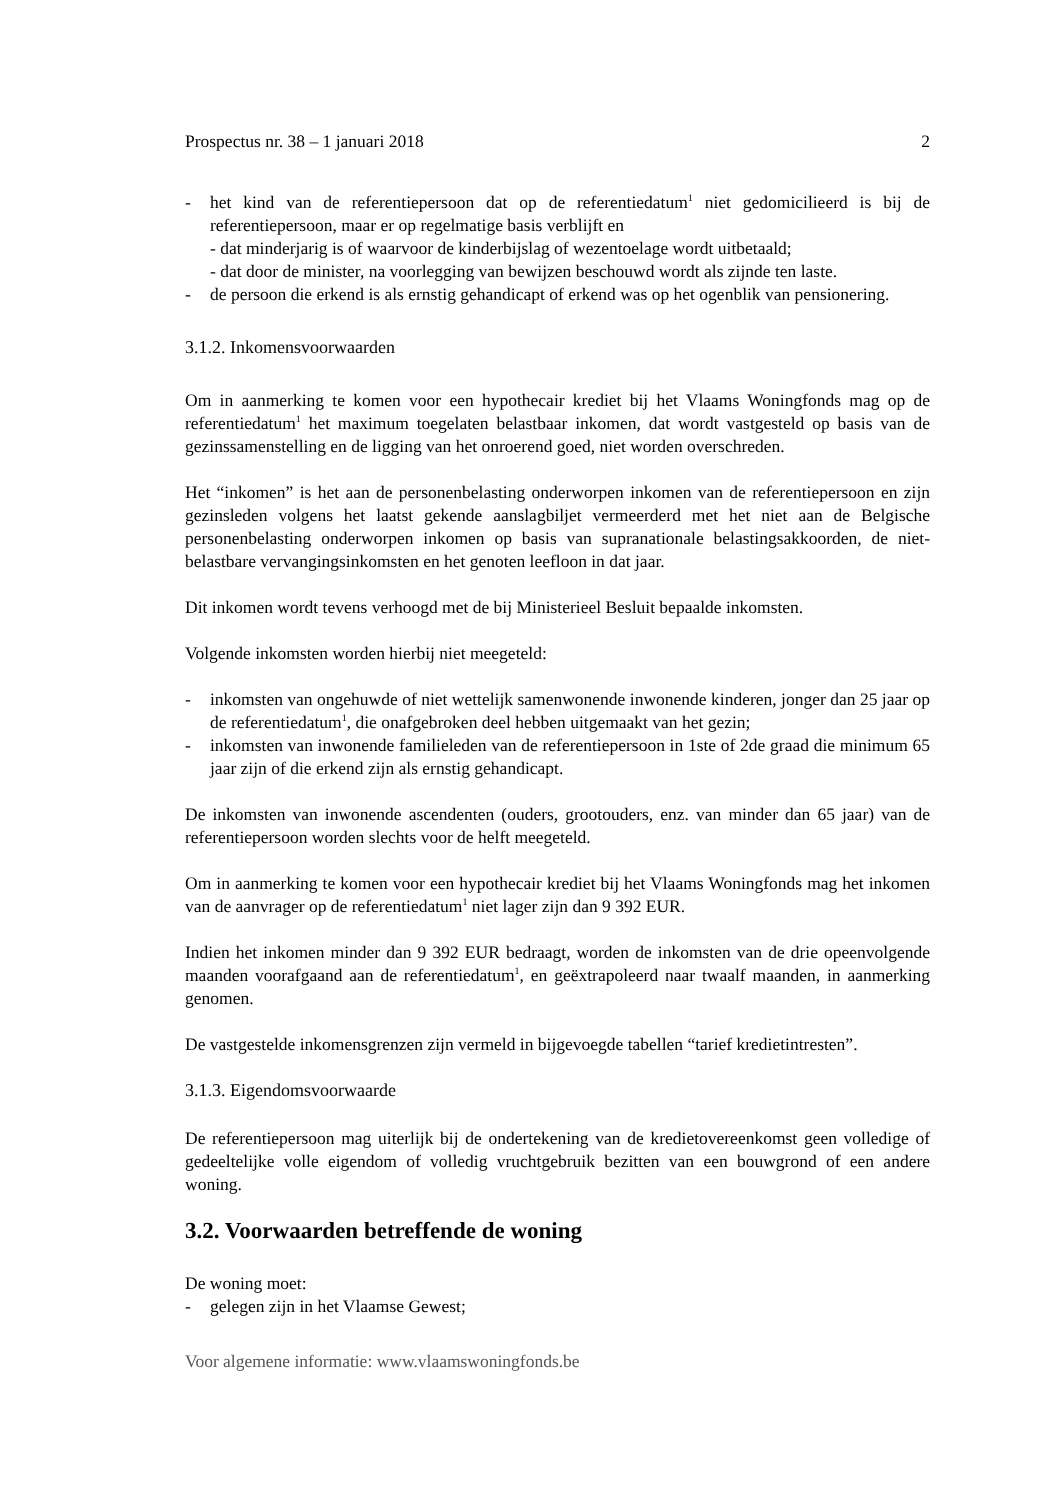Prospectus nr. 38 – 1 januari 2018 2
- het kind van de referentiepersoon dat op de referentiedatum<sup>1</sup> niet gedomicilieerd is bij de referentiepersoon, maar er op regelmatige basis verblijft en
- dat minderjarig is of waarvoor de kinderbijslag of wezentoelage wordt uitbetaald;
- dat door de minister, na voorlegging van bewijzen beschouwd wordt als zijnde ten laste.
- de persoon die erkend is als ernstig gehandicapt of erkend was op het ogenblik van pensionering.
3.1.2. Inkomensvoorwaarden
Om in aanmerking te komen voor een hypothecair krediet bij het Vlaams Woningfonds mag op de referentiedatum<sup>1</sup> het maximum toegelaten belastbaar inkomen, dat wordt vastgesteld op basis van de gezinssamenstelling en de ligging van het onroerend goed, niet worden overschreden.
Het “inkomen” is het aan de personenbelasting onderworpen inkomen van de referentiepersoon en zijn gezinsleden volgens het laatst gekende aanslagbiljet vermeerderd met het niet aan de Belgische personenbelasting onderworpen inkomen op basis van supranationale belastingsakkoorden, de niet-belastbare vervangingsinkomsten en het genoten leefloon in dat jaar.
Dit inkomen wordt tevens verhoogd met de bij Ministerieel Besluit bepaalde inkomsten.
Volgende inkomsten worden hierbij niet meegeteld:
- inkomsten van ongehuwde of niet wettelijk samenwonende inwonende kinderen, jonger dan 25 jaar op de referentiedatum<sup>1</sup>, die onafgebroken deel hebben uitgemaakt van het gezin;
- inkomsten van inwonende familieleden van de referentiepersoon in 1ste of 2de graad die minimum 65 jaar zijn of die erkend zijn als ernstig gehandicapt.
De inkomsten van inwonende ascendenten (ouders, grootouders, enz. van minder dan 65 jaar) van de referentiepersoon worden slechts voor de helft meegeteld.
Om in aanmerking te komen voor een hypothecair krediet bij het Vlaams Woningfonds mag het inkomen van de aanvrager op de referentiedatum<sup>1</sup> niet lager zijn dan 9 392 EUR.
Indien het inkomen minder dan 9 392 EUR bedraagt, worden de inkomsten van de drie opeenvolgende maanden voorafgaand aan de referentiedatum<sup>1</sup>, en geëxtrapoleerd naar twaalf maanden, in aanmerking genomen.
De vastgestelde inkomensgrenzen zijn vermeld in bijgevoegde tabellen “tarief kredietintresten”.
3.1.3. Eigendomsvoorwaarde
De referentiepersoon mag uiterlijk bij de ondertekening van de kredietovereenkomst geen volledige of gedeeltelijke volle eigendom of volledig vruchtgebruik bezitten van een bouwgrond of een andere woning.
3.2. Voorwaarden betreffende de woning
De woning moet:
- gelegen zijn in het Vlaamse Gewest;
Voor algemene informatie: www.vlaamswoningfonds.be